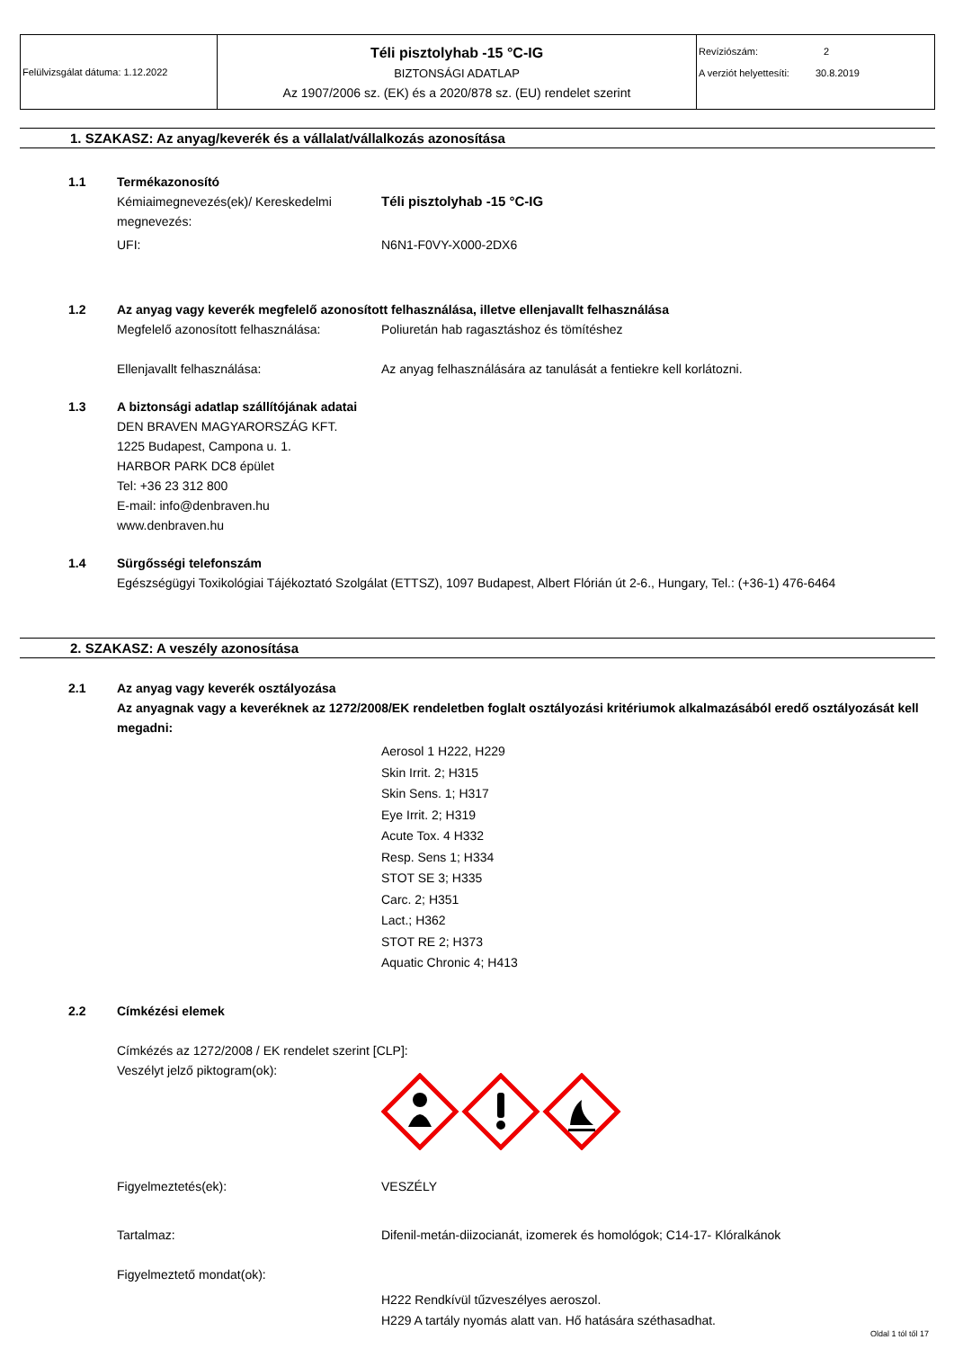| Felülvizsgálat dátuma: 1.12.2022 | Téli pisztolyhab -15 °C-IG BIZTONSÁGI ADATLAP Az 1907/2006 sz. (EK) és a 2020/878 sz. (EU) rendelet szerint | Revíziószám: 2 A verziót helyettesíti: 30.8.2019 |
1. SZAKASZ: Az anyag/keverék és a vállalat/vállalkozás azonosítása
1.1 Termékazonosító
Kémiaimegnevezés(ek)/ Kereskedelmi megnevezés: Téli pisztolyhab -15 °C-IG
UFI: N6N1-F0VY-X000-2DX6
1.2 Az anyag vagy keverék megfelelő azonosított felhasználása, illetve ellenjavallt felhasználása
Megfelelő azonosított felhasználása: Poliuretán hab ragasztáshoz és tömítéshez
Ellenjavallt felhasználása: Az anyag felhasználására az tanulását a fentiekre kell korlátozni.
1.3 A biztonsági adatlap szállítójának adatai
DEN BRAVEN MAGYARORSZÁG KFT.
1225 Budapest, Campona u. 1.
HARBOR PARK DC8 épület
Tel: +36 23 312 800
E-mail: info@denbraven.hu
www.denbraven.hu
1.4 Sürgősségi telefonszám
Egészségügyi Toxikológiai Tájékoztató Szolgálat (ETTSZ), 1097 Budapest, Albert Flórián út 2-6., Hungary, Tel.: (+36-1) 476-6464
2. SZAKASZ: A veszély azonosítása
2.1 Az anyag vagy keverék osztályozása
Az anyagnak vagy a keveréknek az 1272/2008/EK rendeletben foglalt osztályozási kritériumok alkalmazásából eredő osztályozását kell megadni:
Aerosol 1 H222, H229
Skin Irrit. 2; H315
Skin Sens. 1; H317
Eye Irrit. 2; H319
Acute Tox. 4 H332
Resp. Sens 1; H334
STOT SE 3; H335
Carc. 2; H351
Lact.; H362
STOT RE 2; H373
Aquatic Chronic 4; H413
2.2 Címkézési elemek
Címkézés az 1272/2008 / EK rendelet szerint [CLP]:
Veszélyt jelző piktogram(ok):
Figyelmeztetés(ek): VESZÉLY
Tartalmaz: Difenil-metán-diizocianát, izomerek és homológok; C14-17- Klóralkánok
Figyelmeztető mondat(ok):
H222 Rendkívül tűzveszélyes aeroszol.
H229 A tartály nyomás alatt van. Hő hatására széthasadhat.
Oldal 1 tól től 17